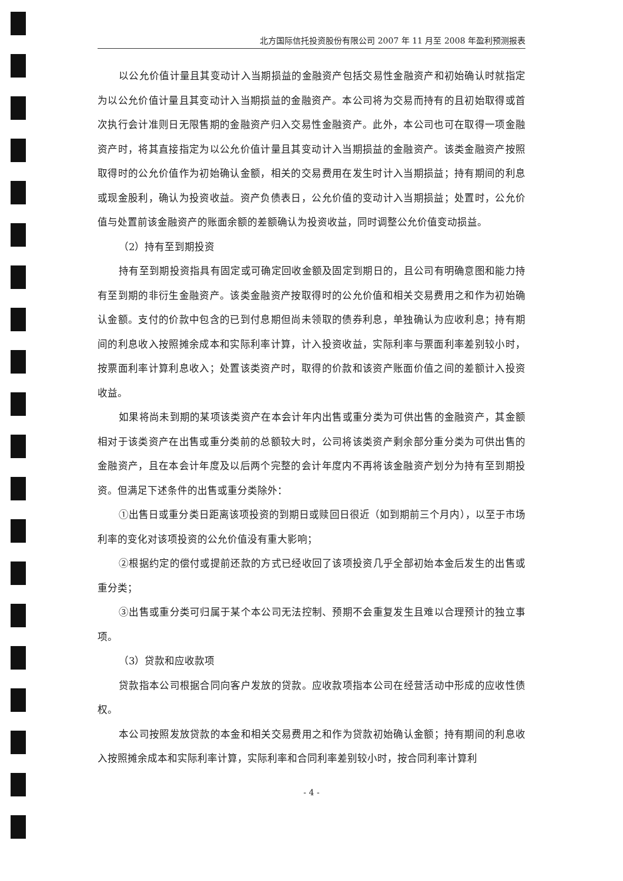北方国际信托投资股份有限公司 2007 年 11 月至 2008 年盈利预测报表
以公允价值计量且其变动计入当期损益的金融资产包括交易性金融资产和初始确认时就指定为以公允价值计量且其变动计入当期损益的金融资产。本公司将为交易而持有的且初始取得或首次执行会计准则日无限售期的金融资产归入交易性金融资产。此外，本公司也可在取得一项金融资产时，将其直接指定为以公允价值计量且其变动计入当期损益的金融资产。该类金融资产按照取得时的公允价值作为初始确认金额，相关的交易费用在发生时计入当期损益；持有期间的利息或现金股利，确认为投资收益。资产负债表日，公允价值的变动计入当期损益；处置时，公允价值与处置前该金融资产的账面余额的差额确认为投资收益，同时调整公允价值变动损益。
（2）持有至到期投资
持有至到期投资指具有固定或可确定回收金额及固定到期日的，且公司有明确意图和能力持有至到期的非衍生金融资产。该类金融资产按取得时的公允价值和相关交易费用之和作为初始确认金额。支付的价款中包含的已到付息期但尚未领取的债券利息，单独确认为应收利息；持有期间的利息收入按照摊余成本和实际利率计算，计入投资收益，实际利率与票面利率差别较小时，按票面利率计算利息收入；处置该类资产时，取得的价款和该资产账面价值之间的差额计入投资收益。
如果将尚未到期的某项该类资产在本会计年内出售或重分类为可供出售的金融资产，其金额相对于该类资产在出售或重分类前的总额较大时，公司将该类资产剩余部分重分类为可供出售的金融资产，且在本会计年度及以后两个完整的会计年度内不再将该金融资产划分为持有至到期投资。但满足下述条件的出售或重分类除外：
①出售日或重分类日距离该项投资的到期日或赎回日很近（如到期前三个月内），以至于市场利率的变化对该项投资的公允价值没有重大影响；
②根据约定的偿付或提前还款的方式已经收回了该项投资几乎全部初始本金后发生的出售或重分类；
③出售或重分类可归属于某个本公司无法控制、预期不会重复发生且难以合理预计的独立事项。
（3）贷款和应收款项
贷款指本公司根据合同向客户发放的贷款。应收款项指本公司在经营活动中形成的应收性债权。
本公司按照发放贷款的本金和相关交易费用之和作为贷款初始确认金额；持有期间的利息收入按照摊余成本和实际利率计算，实际利率和合同利率差别较小时，按合同利率计算利
- 4 -